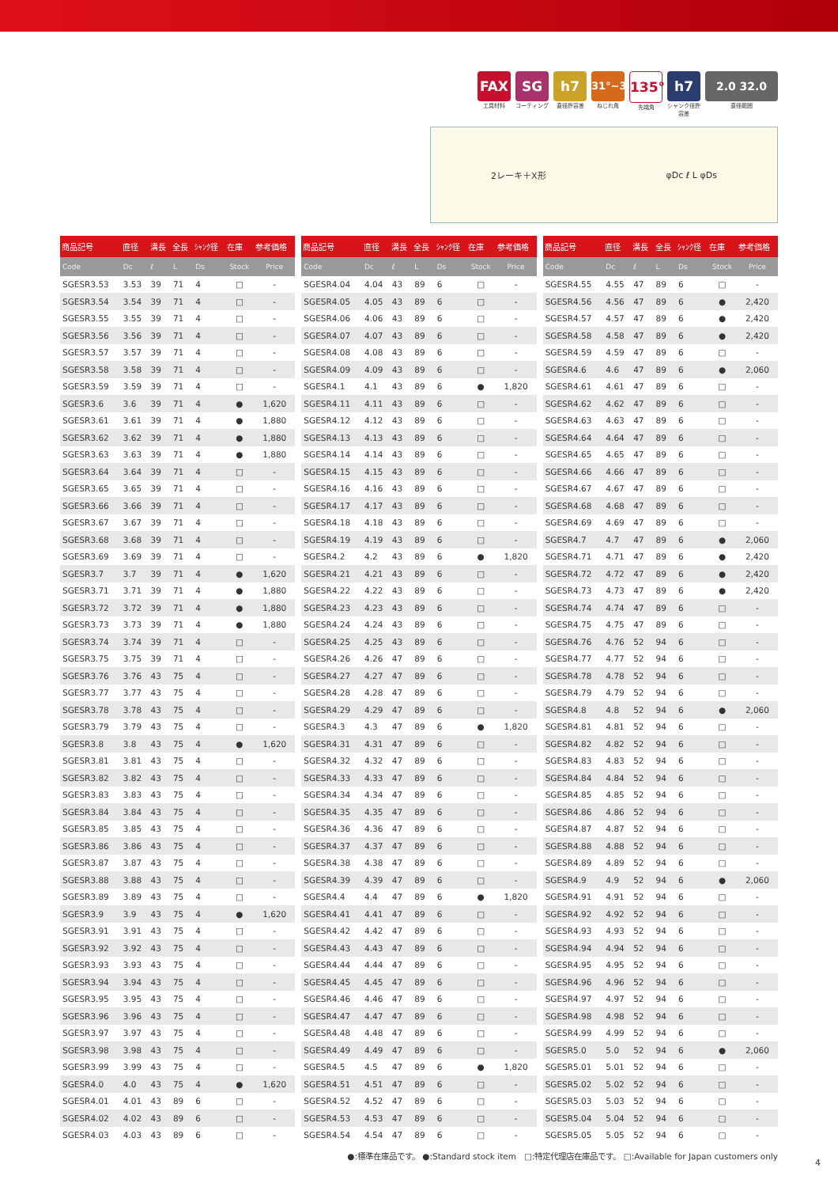FAX
工具材料
SG
コーティング
h7
直径許容差
31°~32°
ねじれ角
135°
先端角
h7
シャンク径許容差
2.0 32.0
直径範囲
2レーキ＋X形 φDc ℓ L φDs
| 商品記号 | 直径 | 溝長 | 全長 | ｼｬﾝｸ径 | 在庫 | 参考価格 |
| --- | --- | --- | --- | --- | --- | --- |
| Code | Dc | ℓ | L | Ds | Stock | Price |
| SGESR3.53 | 3.53 | 39 | 71 | 4 | □ | - |
| SGESR3.54 | 3.54 | 39 | 71 | 4 | □ | - |
| SGESR3.55 | 3.55 | 39 | 71 | 4 | □ | - |
| SGESR3.56 | 3.56 | 39 | 71 | 4 | □ | - |
| SGESR3.57 | 3.57 | 39 | 71 | 4 | □ | - |
| SGESR3.58 | 3.58 | 39 | 71 | 4 | □ | - |
| SGESR3.59 | 3.59 | 39 | 71 | 4 | □ | - |
| SGESR3.6 | 3.6 | 39 | 71 | 4 | ● | 1,620 |
| SGESR3.61 | 3.61 | 39 | 71 | 4 | ● | 1,880 |
| SGESR3.62 | 3.62 | 39 | 71 | 4 | ● | 1,880 |
| SGESR3.63 | 3.63 | 39 | 71 | 4 | ● | 1,880 |
| SGESR3.64 | 3.64 | 39 | 71 | 4 | □ | - |
| SGESR3.65 | 3.65 | 39 | 71 | 4 | □ | - |
| SGESR3.66 | 3.66 | 39 | 71 | 4 | □ | - |
| SGESR3.67 | 3.67 | 39 | 71 | 4 | □ | - |
| SGESR3.68 | 3.68 | 39 | 71 | 4 | □ | - |
| SGESR3.69 | 3.69 | 39 | 71 | 4 | □ | - |
| SGESR3.7 | 3.7 | 39 | 71 | 4 | ● | 1,620 |
| SGESR3.71 | 3.71 | 39 | 71 | 4 | ● | 1,880 |
| SGESR3.72 | 3.72 | 39 | 71 | 4 | ● | 1,880 |
| SGESR3.73 | 3.73 | 39 | 71 | 4 | ● | 1,880 |
| SGESR3.74 | 3.74 | 39 | 71 | 4 | □ | - |
| SGESR3.75 | 3.75 | 39 | 71 | 4 | □ | - |
| SGESR3.76 | 3.76 | 43 | 75 | 4 | □ | - |
| SGESR3.77 | 3.77 | 43 | 75 | 4 | □ | - |
| SGESR3.78 | 3.78 | 43 | 75 | 4 | □ | - |
| SGESR3.79 | 3.79 | 43 | 75 | 4 | □ | - |
| SGESR3.8 | 3.8 | 43 | 75 | 4 | ● | 1,620 |
| SGESR3.81 | 3.81 | 43 | 75 | 4 | □ | - |
| SGESR3.82 | 3.82 | 43 | 75 | 4 | □ | - |
| SGESR3.83 | 3.83 | 43 | 75 | 4 | □ | - |
| SGESR3.84 | 3.84 | 43 | 75 | 4 | □ | - |
| SGESR3.85 | 3.85 | 43 | 75 | 4 | □ | - |
| SGESR3.86 | 3.86 | 43 | 75 | 4 | □ | - |
| SGESR3.87 | 3.87 | 43 | 75 | 4 | □ | - |
| SGESR3.88 | 3.88 | 43 | 75 | 4 | □ | - |
| SGESR3.89 | 3.89 | 43 | 75 | 4 | □ | - |
| SGESR3.9 | 3.9 | 43 | 75 | 4 | ● | 1,620 |
| SGESR3.91 | 3.91 | 43 | 75 | 4 | □ | - |
| SGESR3.92 | 3.92 | 43 | 75 | 4 | □ | - |
| SGESR3.93 | 3.93 | 43 | 75 | 4 | □ | - |
| SGESR3.94 | 3.94 | 43 | 75 | 4 | □ | - |
| SGESR3.95 | 3.95 | 43 | 75 | 4 | □ | - |
| SGESR3.96 | 3.96 | 43 | 75 | 4 | □ | - |
| SGESR3.97 | 3.97 | 43 | 75 | 4 | □ | - |
| SGESR3.98 | 3.98 | 43 | 75 | 4 | □ | - |
| SGESR3.99 | 3.99 | 43 | 75 | 4 | □ | - |
| SGESR4.0 | 4.0 | 43 | 75 | 4 | ● | 1,620 |
| SGESR4.01 | 4.01 | 43 | 89 | 6 | □ | - |
| SGESR4.02 | 4.02 | 43 | 89 | 6 | □ | - |
| SGESR4.03 | 4.03 | 43 | 89 | 6 | □ | - |
| 商品記号 | 直径 | 溝長 | 全長 | ｼｬﾝｸ径 | 在庫 | 参考価格 |
| --- | --- | --- | --- | --- | --- | --- |
| Code | Dc | ℓ | L | Ds | Stock | Price |
| SGESR4.04 | 4.04 | 43 | 89 | 6 | □ | - |
| SGESR4.05 | 4.05 | 43 | 89 | 6 | □ | - |
| SGESR4.06 | 4.06 | 43 | 89 | 6 | □ | - |
| SGESR4.07 | 4.07 | 43 | 89 | 6 | □ | - |
| SGESR4.08 | 4.08 | 43 | 89 | 6 | □ | - |
| SGESR4.09 | 4.09 | 43 | 89 | 6 | □ | - |
| SGESR4.1 | 4.1 | 43 | 89 | 6 | ● | 1,820 |
| SGESR4.11 | 4.11 | 43 | 89 | 6 | □ | - |
| SGESR4.12 | 4.12 | 43 | 89 | 6 | □ | - |
| SGESR4.13 | 4.13 | 43 | 89 | 6 | □ | - |
| SGESR4.14 | 4.14 | 43 | 89 | 6 | □ | - |
| SGESR4.15 | 4.15 | 43 | 89 | 6 | □ | - |
| SGESR4.16 | 4.16 | 43 | 89 | 6 | □ | - |
| SGESR4.17 | 4.17 | 43 | 89 | 6 | □ | - |
| SGESR4.18 | 4.18 | 43 | 89 | 6 | □ | - |
| SGESR4.19 | 4.19 | 43 | 89 | 6 | □ | - |
| SGESR4.2 | 4.2 | 43 | 89 | 6 | ● | 1,820 |
| SGESR4.21 | 4.21 | 43 | 89 | 6 | □ | - |
| SGESR4.22 | 4.22 | 43 | 89 | 6 | □ | - |
| SGESR4.23 | 4.23 | 43 | 89 | 6 | □ | - |
| SGESR4.24 | 4.24 | 43 | 89 | 6 | □ | - |
| SGESR4.25 | 4.25 | 43 | 89 | 6 | □ | - |
| SGESR4.26 | 4.26 | 47 | 89 | 6 | □ | - |
| SGESR4.27 | 4.27 | 47 | 89 | 6 | □ | - |
| SGESR4.28 | 4.28 | 47 | 89 | 6 | □ | - |
| SGESR4.29 | 4.29 | 47 | 89 | 6 | □ | - |
| SGESR4.3 | 4.3 | 47 | 89 | 6 | ● | 1,820 |
| SGESR4.31 | 4.31 | 47 | 89 | 6 | □ | - |
| SGESR4.32 | 4.32 | 47 | 89 | 6 | □ | - |
| SGESR4.33 | 4.33 | 47 | 89 | 6 | □ | - |
| SGESR4.34 | 4.34 | 47 | 89 | 6 | □ | - |
| SGESR4.35 | 4.35 | 47 | 89 | 6 | □ | - |
| SGESR4.36 | 4.36 | 47 | 89 | 6 | □ | - |
| SGESR4.37 | 4.37 | 47 | 89 | 6 | □ | - |
| SGESR4.38 | 4.38 | 47 | 89 | 6 | □ | - |
| SGESR4.39 | 4.39 | 47 | 89 | 6 | □ | - |
| SGESR4.4 | 4.4 | 47 | 89 | 6 | ● | 1,820 |
| SGESR4.41 | 4.41 | 47 | 89 | 6 | □ | - |
| SGESR4.42 | 4.42 | 47 | 89 | 6 | □ | - |
| SGESR4.43 | 4.43 | 47 | 89 | 6 | □ | - |
| SGESR4.44 | 4.44 | 47 | 89 | 6 | □ | - |
| SGESR4.45 | 4.45 | 47 | 89 | 6 | □ | - |
| SGESR4.46 | 4.46 | 47 | 89 | 6 | □ | - |
| SGESR4.47 | 4.47 | 47 | 89 | 6 | □ | - |
| SGESR4.48 | 4.48 | 47 | 89 | 6 | □ | - |
| SGESR4.49 | 4.49 | 47 | 89 | 6 | □ | - |
| SGESR4.5 | 4.5 | 47 | 89 | 6 | ● | 1,820 |
| SGESR4.51 | 4.51 | 47 | 89 | 6 | □ | - |
| SGESR4.52 | 4.52 | 47 | 89 | 6 | □ | - |
| SGESR4.53 | 4.53 | 47 | 89 | 6 | □ | - |
| SGESR4.54 | 4.54 | 47 | 89 | 6 | □ | - |
| 商品記号 | 直径 | 溝長 | 全長 | ｼｬﾝｸ径 | 在庫 | 参考価格 |
| --- | --- | --- | --- | --- | --- | --- |
| Code | Dc | ℓ | L | Ds | Stock | Price |
| SGESR4.55 | 4.55 | 47 | 89 | 6 | □ | - |
| SGESR4.56 | 4.56 | 47 | 89 | 6 | ● | 2,420 |
| SGESR4.57 | 4.57 | 47 | 89 | 6 | ● | 2,420 |
| SGESR4.58 | 4.58 | 47 | 89 | 6 | ● | 2,420 |
| SGESR4.59 | 4.59 | 47 | 89 | 6 | □ | - |
| SGESR4.6 | 4.6 | 47 | 89 | 6 | ● | 2,060 |
| SGESR4.61 | 4.61 | 47 | 89 | 6 | □ | - |
| SGESR4.62 | 4.62 | 47 | 89 | 6 | □ | - |
| SGESR4.63 | 4.63 | 47 | 89 | 6 | □ | - |
| SGESR4.64 | 4.64 | 47 | 89 | 6 | □ | - |
| SGESR4.65 | 4.65 | 47 | 89 | 6 | □ | - |
| SGESR4.66 | 4.66 | 47 | 89 | 6 | □ | - |
| SGESR4.67 | 4.67 | 47 | 89 | 6 | □ | - |
| SGESR4.68 | 4.68 | 47 | 89 | 6 | □ | - |
| SGESR4.69 | 4.69 | 47 | 89 | 6 | □ | - |
| SGESR4.7 | 4.7 | 47 | 89 | 6 | ● | 2,060 |
| SGESR4.71 | 4.71 | 47 | 89 | 6 | ● | 2,420 |
| SGESR4.72 | 4.72 | 47 | 89 | 6 | ● | 2,420 |
| SGESR4.73 | 4.73 | 47 | 89 | 6 | ● | 2,420 |
| SGESR4.74 | 4.74 | 47 | 89 | 6 | □ | - |
| SGESR4.75 | 4.75 | 47 | 89 | 6 | □ | - |
| SGESR4.76 | 4.76 | 52 | 94 | 6 | □ | - |
| SGESR4.77 | 4.77 | 52 | 94 | 6 | □ | - |
| SGESR4.78 | 4.78 | 52 | 94 | 6 | □ | - |
| SGESR4.79 | 4.79 | 52 | 94 | 6 | □ | - |
| SGESR4.8 | 4.8 | 52 | 94 | 6 | ● | 2,060 |
| SGESR4.81 | 4.81 | 52 | 94 | 6 | □ | - |
| SGESR4.82 | 4.82 | 52 | 94 | 6 | □ | - |
| SGESR4.83 | 4.83 | 52 | 94 | 6 | □ | - |
| SGESR4.84 | 4.84 | 52 | 94 | 6 | □ | - |
| SGESR4.85 | 4.85 | 52 | 94 | 6 | □ | - |
| SGESR4.86 | 4.86 | 52 | 94 | 6 | □ | - |
| SGESR4.87 | 4.87 | 52 | 94 | 6 | □ | - |
| SGESR4.88 | 4.88 | 52 | 94 | 6 | □ | - |
| SGESR4.89 | 4.89 | 52 | 94 | 6 | □ | - |
| SGESR4.9 | 4.9 | 52 | 94 | 6 | ● | 2,060 |
| SGESR4.91 | 4.91 | 52 | 94 | 6 | □ | - |
| SGESR4.92 | 4.92 | 52 | 94 | 6 | □ | - |
| SGESR4.93 | 4.93 | 52 | 94 | 6 | □ | - |
| SGESR4.94 | 4.94 | 52 | 94 | 6 | □ | - |
| SGESR4.95 | 4.95 | 52 | 94 | 6 | □ | - |
| SGESR4.96 | 4.96 | 52 | 94 | 6 | □ | - |
| SGESR4.97 | 4.97 | 52 | 94 | 6 | □ | - |
| SGESR4.98 | 4.98 | 52 | 94 | 6 | □ | - |
| SGESR4.99 | 4.99 | 52 | 94 | 6 | □ | - |
| SGESR5.0 | 5.0 | 52 | 94 | 6 | ● | 2,060 |
| SGESR5.01 | 5.01 | 52 | 94 | 6 | □ | - |
| SGESR5.02 | 5.02 | 52 | 94 | 6 | □ | - |
| SGESR5.03 | 5.03 | 52 | 94 | 6 | □ | - |
| SGESR5.04 | 5.04 | 52 | 94 | 6 | □ | - |
| SGESR5.05 | 5.05 | 52 | 94 | 6 | □ | - |
●:標準在庫品です。 ●:Standard stock item □:特定代理店在庫品です。 □:Available for Japan customers only
4